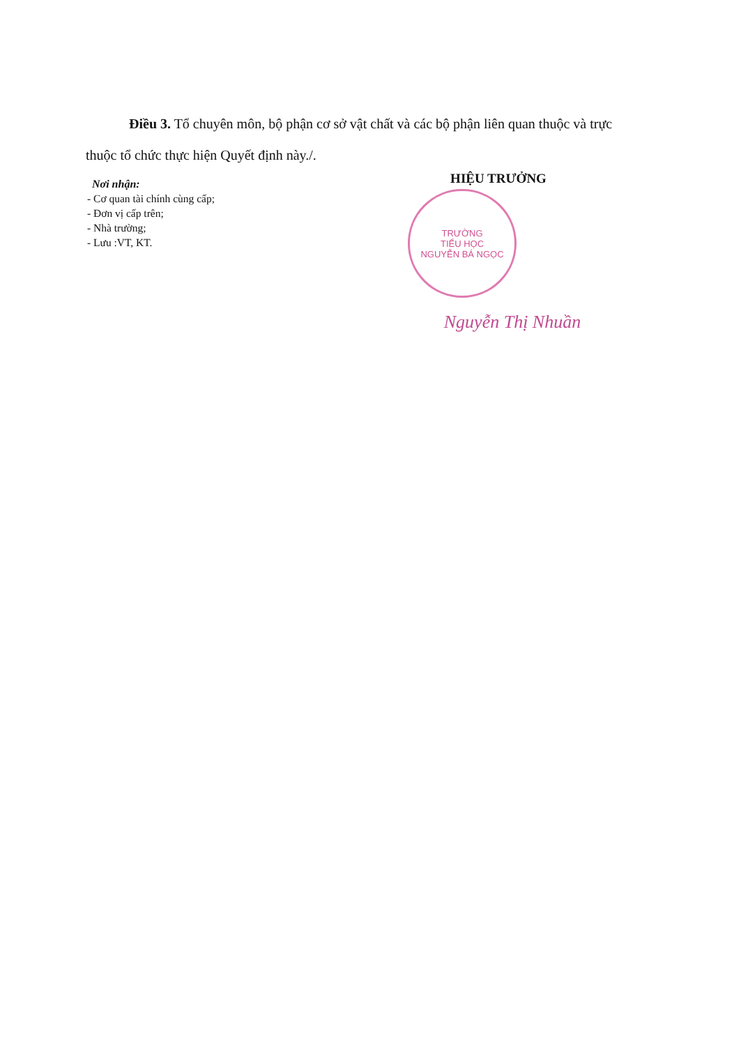Điều 3. Tổ chuyên môn, bộ phận cơ sở vật chất và các bộ phận liên quan thuộc và trực thuộc tổ chức thực hiện Quyết định này./.
Nơi nhận:
- Cơ quan tài chính cùng cấp;
- Đơn vị cấp trên;
- Nhà trường;
- Lưu :VT, KT.
HIỆU TRƯỞNG
TRƯỜNG
TIỂU HỌC
NGUYỄN BÁ NGỌC
Nguyễn Thị Nhuần